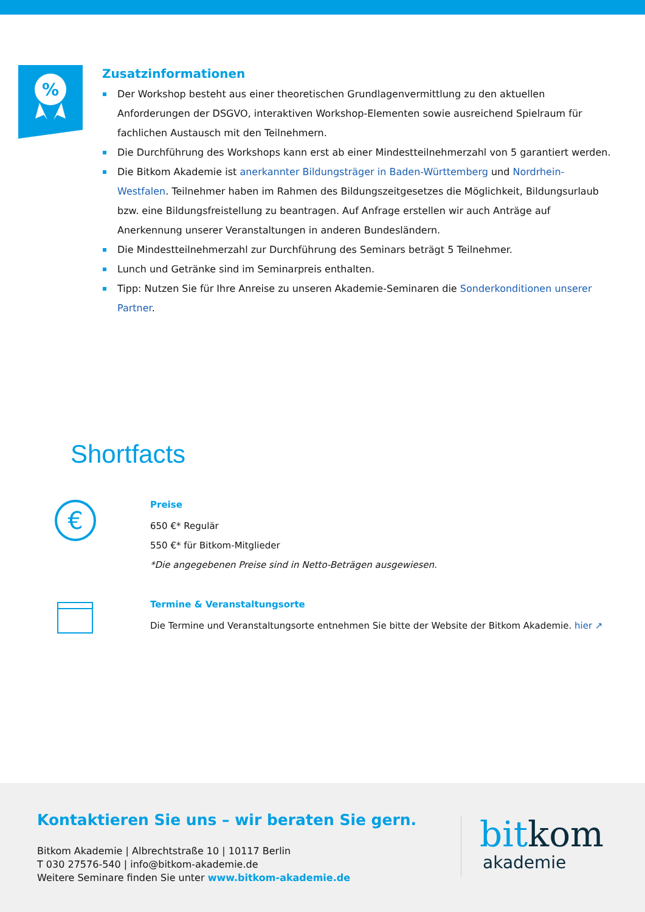%
Zusatzinformationen
Der Workshop besteht aus einer theoretischen Grundlagenvermittlung zu den aktuellen Anforderungen der DSGVO, interaktiven Workshop-Elementen sowie ausreichend Spielraum für fachlichen Austausch mit den Teilnehmern.
Die Durchführung des Workshops kann erst ab einer Mindestteilnehmerzahl von 5 garantiert werden.
Die Bitkom Akademie ist anerkannter Bildungsträger in Baden-Württemberg und Nordrhein-Westfalen. Teilnehmer haben im Rahmen des Bildungszeitgesetzes die Möglichkeit, Bildungsurlaub bzw. eine Bildungsfreistellung zu beantragen. Auf Anfrage erstellen wir auch Anträge auf Anerkennung unserer Veranstaltungen in anderen Bundesländern.
Die Mindestteilnehmerzahl zur Durchführung des Seminars beträgt 5 Teilnehmer.
Lunch und Getränke sind im Seminarpreis enthalten.
Tipp: Nutzen Sie für Ihre Anreise zu unseren Akademie-Seminaren die Sonderkonditionen unserer Partner.
Shortfacts
€
Preise
650 €* Regulär
550 €* für Bitkom-Mitglieder
*Die angegebenen Preise sind in Netto-Beträgen ausgewiesen.
Termine & Veranstaltungsorte
Die Termine und Veranstaltungsorte entnehmen Sie bitte der Website der Bitkom Akademie. hier ↗
Kontaktieren Sie uns – wir beraten Sie gern.
Bitkom Akademie | Albrechtstraße 10 | 10117 Berlin
T 030 27576-540 | info@bitkom-akademie.de
Weitere Seminare finden Sie unter www.bitkom-akademie.de
bit kom
akademie